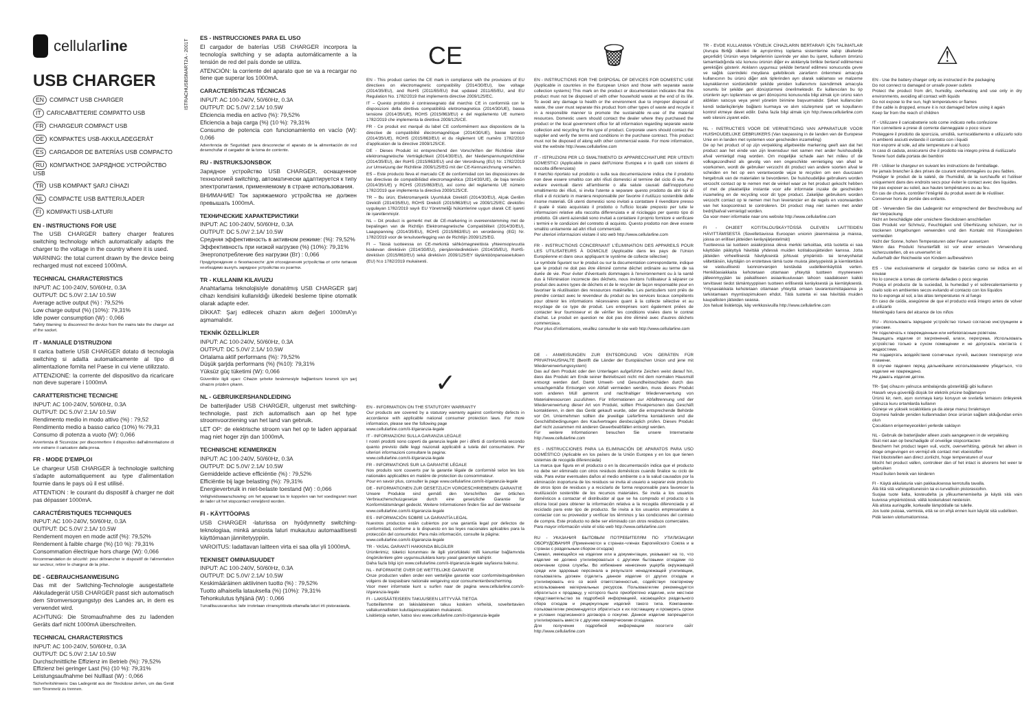cellularline
USB CHARGER
EN COMPACT USB CHARGER
IT CARICABATTERIE COMPATTO USB
FR CHARGEUR COMPACT USB
DE KOMPAKTES USB-AKKULADEGERÄT
ES CARGADOR DE BATERÍAS USB COMPACTO
RU КОМПАКТНОЕ ЗАРЯДНОЕ УСТРОЙСТВО USB
TR USB KOMPAKT ŞARJ CİHAZI
NL COMPACTE USB BATTERIJLADER
FI KOMPAKTI USB-LATURI
EN - INSTRUCTIONS FOR USE
The USB CHARGER battery charger features switching technology which automatically adapts the charger to the voltage in the country where it is used.
WARNING: the total current drawn by the device being recharged must not exceed 1000mA.
TECHNICAL CHARACTERISTICS
INPUT: AC 100-240V, 50/60Hz, 0.3A
OUTPUT: DC 5.0V/ 2.1A/ 10.5W
Average active output (%) : 79,52%
Low charge output (%) (10%): 79,31%
Idle power consumption (W) : 0,066
Safety Warning: to disconnect the device from the mains take the charger out of the socket.
IT - MANUALE D'ISTRUZIONI
Il carica batterie USB CHARGER dotato di tecnologia switching si adatta automaticamente al tipo di alimentazione fornita nel Paese in cui viene utilizzato.
ATTENZIONE: la corrente del dispositivo da ricaricare non deve superare i 1000mA
CARATTERISTICHE TECNICHE
INPUT: AC 100-240V, 50/60Hz, 0.3A
OUTPUT: DC 5.0V/ 2.1A/ 10.5W
Rendimento medio in modo attivo (%) : 79,52
Rendimento medio a basso carico (10%) %:79,31
Consumo di potenza a vuoto (W): 0,066
Avvertenza di Sicurezza: per disconnettere il dispositivo dall'alimentazione di rete estrarre il caricatore dalla presa.
FR - MODE D'EMPLOI
Le chargeur USB CHARGER à technologie switching s'adapte automatiquement au type d'alimentation fournie dans le pays où il est utilisé.
ATTENTION : le courant du dispositif à charger ne doit pas dépasser 1000mA.
CARACTÉRISTIQUES TECHNIQUES
INPUT: AC 100-240V, 50/60Hz, 0.3A
OUTPUT: DC 5.0V/ 2.1A/ 10.5W
Rendement moyen en mode actif (%): 79,52%
Rendement à faible charge (%) (10 %): 79,31%
Consommation électrique hors charge (W): 0,066
Recommandation de sécurité: pour débrancher le dispositif de l'alimentation sur secteur, retirer le chargeur de la prise.
DE - GEBRAUCHSANWEISUNG
Das mit der Switching-Technologie ausgestattete Akkuladegerät USB CHARGER passt sich automatisch dem Stromversorgungstyp des Landes an, in dem es verwendet wird.
ACHTUNG: Die Stromaufnahme des zu ladenden Geräts darf nicht 1000mA überschreiten.
TECHNICAL CHARACTERISTICS
INPUT: AC 100-240V, 50/60Hz, 0.3A
OUTPUT: DC 5.0V/ 2.1A/ 10.5W
Durchschnittliche Effizienz im Betrieb (%): 79,52%
Effizienz bei geringer Last (%) (10 %): 79,31%
Leistungsaufnahme bei Nulllast (W) : 0,066
Sicherheitshinweis: Das Ladegerät aus der Steckdose ziehen, um das Gerät vom Stromnetz zu trennen.
ISTRACHUSBSMART2A - 2001T
ES - INSTRUCCIONES PARA EL USO
El cargador de baterías USB CHARGER incorpora la tecnología switching y se adapta automáticamente a la tensión de red del país donde se utiliza.
ATENCIÓN: la corriente del aparato que se va a recargar no tiene que superar los 1000mA.
CARACTERÍSTICAS TÉCNICAS
INPUT: AC 100-240V, 50/60Hz, 0.3A
OUTPUT: DC 5.0V/ 2.1A/ 10.5W
Eficiencia media en activo (%): 79,52%
Eficiencia a baja carga (%) (10 %): 79,31%
Consumo de potencia con funcionamiento en vacío (W): 0,066
Advertencia de Seguridad: para desconectar el aparato de la alimentación de red desenchufar el cargador de la toma de corriente.
RU - INSTRUKSJONSBOK
Зарядное устройство USB CHARGER, оснащенное технологией switching, автоматически адаптируется к типу электропитания, применяемому в стране использования.
ВНИМАНИЕ! Ток заряжаемого устройства не должен превышать 1000mA.
ТЕХНИЧЕСКИЕ ХАРАКТЕРИСТИКИ
INPUT: AC 100-240V, 50/60Hz, 0.3A
OUTPUT: DC 5.0V/ 2.1A/ 10.5W
Средняя эффективность в активном режиме: (%): 79,52%
Эффективность при низкой нагрузке (%) (10%): 79,31%
Энергопотребление без нагрузки (Вт) : 0,066
Предупреждение о безопасности: для отсоединения устройства от сети питания необходимо вынуть зарядное устройство из розетки.
TR - KULLANIM KILAVUZU
Anahtarlama teknolojisiyle donatılmış USB CHARGER şarj cihazı kendisini kullanıldığı ülkedeki besleme tipine otomatik olarak adapte eder.
DİKKAT: Şarj edilecek cihazın akım değeri 1000mA'yı aşmamalıdır.
TEKNİK ÖZELLİKLER
INPUT: AC 100-240V, 50/60Hz, 0.3A
OUTPUT: DC 5.0V/ 2.1A/ 10.5W
Ortalama aktif performans (%): 79,52%
Düşük şarjda performans (%) (%10): 79,31%
Yüksüz güç tüketimi (W): 0,066
Güvenlikle ilgili uyarı: Cihazın şebeke beslemesiyle bağlantısını kesmek için şarj cihazını prizden çıkarın.
NL - GEBRUIKERSHANDLEIDING
De batterijlader USB CHARGER, uitgerust met switching-technologie, past zich automatisch aan op het type stroomvoorziening van het land van gebruik.
LET OP: de elektrische stroom van het op te laden apparaat mag niet hoger zijn dan 1000mA.
TECHNISCHE KENMERKEN
INPUT: AC 100-240V, 50/60Hz, 0.3A
OUTPUT: DC 5.0V/ 2.1A/ 10.5W
Gemiddelde actieve efficiëntie (%) : 79,52%
Efficiëntie bij lage belasting (%): 79,31%
Energieverbruik in niet-belaste toestand (W) : 0,066
Veiligheidswaarschuwing: om het apparaat los te koppelen van het voedingsnet moet de lader uit het stopcontact verwijderd worden.
FI - KÄYTTÖOPAS
USB CHARGER -laturissa on hyödynnetty switching-teknologiaa, minkä ansiosta laturi mukautuu automaattisesti käyttömaan jännitetyyppiin.
VAROITUS: ladattavan laitteen virta ei saa olla yli 1000mA.
TEKNISET OMINAISUUDET
INPUT: AC 100-240V, 50/60Hz, 0.3A
OUTPUT: DC 5.0V/ 2.1A/ 10.5W
Keskimääräinen aktiivinen tuotto (%) : 79,52%
Tuotto alhaisella latauksella (%) (10%): 79,31%
Tehonkulutus tyhjänä (W) : 0,066
Turvallisuusvaroitus: laite irrotetaan virransyötöstä ottamalla laturi irti pistorasiasta.
CE
EN - This product carries the CE mark in compliance with the provisions of EU directives on electromagnetic compatibility (2014/30/EU), low voltage (2014/35/EU), and RoHS (2011/65/EU) that updated 2011/65/EU, and EU Regulation No. 1782/2019 that implements directive 2009/125/EC.
IT – Questo prodotto è contrassegnato dal marchio CE in conformità con le disposizioni della direttiva compatibilità elettromagnetica (2014/30/UE), bassa tensione (2014/35/UE), ROHS (2015/863/EU) e del regolamento UE numero 1782/2019 che implementa la direttiva 2009/125/CE.
FR - Ce produit est marqué du label CE conformément aux dispositions de la directive de compatibilité électromagnétique (2014/30/UE), basse tension (2014/35/UE), ROHS (2015/863/EU) et du règlement UE numéro 1782/2019 d'application de la directive 2009/125/CE.
DE - Dieses Produkt ist entsprechend den Vorschriften der Richtlinie über elektromagnetische Verträglichkeit (2014/30/EU), der Niederspannungsrichtlinie (2014/35/EU), der RoHS (2015/863/EU) und der Verordnung (EU) Nr. 1782/2019 zur Umsetzung der Richtlinie 2009/125/EG mit der CE-Kennzeichnung versehen.
ES – Este producto lleva el marcado CE de conformidad con las disposiciones de las directivas de compatibilidad electromagnética (2014/30/UE), de baja tensión (2014/35/UE) y ROHS (2015/863/EU), así como del reglamento UE número 1782/2019 que implementa la directiva 2009/125/CE.
TR – Bu ürün; Elektromanyetik Uyumluluk Direktifi (2014/30/EU), Alçak Gerilim Direktifi (2014/35/EU), ROHS Direktifi (2015/863/EU) ve 2009/125/EC direktifini uygulayan 1782/2019 sayılı EU Yönetmeliği hükümlerine uygun olarak CE işareti ile işaretlenmiştir.
NL – Dit product is gemerkt met de CE-markering in overeenstemming met de bepalingen van de Richtlijn Elektromagnetische Compatibiliteit (2014/30/EU), Laagspanning (2014/35/EU), ROHS (2015/863/EU) en verordening (EG) Nr. 1782/2019 voor de tenuitvoerlegging van de Richtlijn 2009/125/EG.
FI – Tässä tuotteessa on CE-merkintä sähkömagneettista yhteensopivuutta koskevan direktiivin (2014/30/EU), pienjännitedirektiivin (2014/35/EU), RoHS-direktiivin (2015/863/EU) sekä direktiivin 2009/125/EY täytäntöönpanoasetuksen (EU) N:o 1782/2019 mukaisesti.
✓
EN - INFORMATION ON THE STATUTORY WARRANTY
Our products are covered by a statutory warranty against conformity defects in accordance with applicable national consumer protection laws. For more information, please see the following page
www.cellularline.com/it-it/garanzia-legale
IT - INFORMAZIONI SULLA GARANZIA LEGALE
I nostri prodotti sono coperti da garanzia legale per i difetti di conformità secondo quanto previsto dalle leggi nazionali applicabili a tutela del consumatore. Per ulteriori informazioni consultare la pagina:
www.cellularline.com/it-it/garanzia-legale
FR - INFORMATIONS SUR LA GARANTIE LÉGALE
Nos produits sont couverts par la garantie légale de conformité selon les lois nationales applicables en matière de protection du consommateur.
Pour en savoir plus, consulter la page www.cellularline.com/it-it/garanzia-legale
DE - INFORMATIONEN ZUR GESETZLICH VORGESCHRIEBENEN GARANTIE
Unsere Produkte sind gemäß den Vorschriften der örtlichen Verbraucherschutzgesetze durch eine gesetzliche Garantie für Konformitätsmängel gedeckt. Weitere Informationen finden Sie auf der Webseite
www.cellularline.com/it-it/garanzia-legale
ES - INFORMACIÓN SOBRE LA GARANTÍA LEGAL
Nuestros productos están cubiertos por una garantía legal por defectos de conformidad, conforme a lo dispuesto en las leyes nacionales aplicables para la protección del consumidor. Para más información, consulte la página:
www.cellularline.com/it-it/garanzia-legale
TR - YASAL GARANTİ HAKKINDA BİLGİLER
Ürünlerimiz; tüketici korunması ile ilgili yürürlükteki milli kanunlar bağlamında öngörülenlere göre uygunsuzluklara karşı yasal garantiye sahiptir.
Daha fazla bilgi için www.cellularline.com/it-it/garanzia-legale sayfasına bakınız.
NL - INFORMATIE OVER DE WETTELIJKE GARANTIE
Onze producten vallen onder een wettelijke garantie voor conformiteitsgebreken volgens de toepasbare nationale wetgeving voor consumentenbescherming.
Voor meer informatie kunt u surfen naar de pagina www.cellularline.com/it-it/garanzia-legale
FI - LAKISÄÄTEISEEN TAKUUSEEN LIITTYVÄÄ TIETOA
Tuotteillamme on lakisääteinen takuu koskien virheitä, soveltettavien valtakunnallisten kuluttajansuojalakien mukaisesti.
Lisätietoja varten, katso sivu www.cellularline.com/it-it/garanzia-legale
🗑
EN - INSTRUCTIONS FOR THE DISPOSAL OF DEVICES FOR DOMESTIC USE (Applicable in countries in the European Union and those with separate waste collection systems) This mark on the product or documentation indicates that this product must not be disposed of with other household waste at the end of its life. To avoid any damage to health or the environment due to improper disposal of waste, the user must separate this product from other types of waste and recycle it in a responsible manner to promote the sustainable re-use of the material resources. Domestic users should contact the dealer where they purchased the product or the local government office for all information regarding separate waste collection and recycling for this type of product. Corporate users should contact the supplier and verify the terms and conditions in the purchase contract. This product must not be disposed of along with other commercial waste. For more information, visit the website http://www.cellularline.com
IT - ISTRUZIONI PER LO SMALTIMENTO DI APPARECCHIATURE PER UTENTI DOMESTICI (Applicabile in paesi dell'Unione Europea e in quelli con sistemi di raccolta differenziata)
Il marchio riportato sul prodotto o sulla sua documentazione indica che il prodotto non deve essere smaltito con altri rifiuti domestici al termine del ciclo di vita. Per evitare eventuali danni all'ambiente o alla salute causati dall'inopportuno smaltimento dei rifiuti, si invita l'utente a separare questo prodotto da altri tipi di rifiuti e di riciclarlo in maniera responsabile per favorire il riutilizzo sostenibile delle risorse materiali. Gli utenti domestici sono invitati a contattare il rivenditore presso il quale è stato acquistato il prodotto o l'ufficio locale preposto per tutte le informazioni relative alla raccolta differenziata e al riciclaggio per questo tipo di prodotto. Gli utenti aziendali sono invitati a contattare il proprio fornitore e verificare i termini e le condizioni del contratto di acquisto. Questo prodotto non deve essere smaltito unitamente ad altri rifiuti commerciali.
Per ulteriori informazioni visitare il sito web http://www.cellularline.com
FR - INSTRUCTIONS CONCERNANT L'ÉLIMINATION DES APPAREILS POUR LES UTILISATEURS À DOMICILE (Applicable dans les pays de l'Union Européenne et dans ceux appliquant le système de collecte sélective)
Le symbole figurant sur le produit ou sur la documentation correspondante, indique que le produit ne doit pas être éliminé comme déchet ordinaire au terme de sa durée de vie. Pour éviter d'éventuels dommages à l'environnement ou à la santé dus à l'élimination incorrecte des déchets, nous invitons l'utilisateur à séparer ce produit des autres types de déchets et de le recycler de façon responsable pour en favoriser la réutilisation des ressources matérielles. Les particuliers sont priés de prendre contact avec le revendeur du produit ou les services locaux compétents pour obtenir les informations nécessaires quant à la collecte sélective et au recyclage de ce type de produit. Les entreprises sont également priées de contacter leur fournisseur et de vérifier les conditions visées dans le contrat d'achat. Le produit en question ne doit pas être éliminé avec d'autres déchets commerciaux.
Pour plus d'informations, veuillez consulter le site web http://www.cellularline.com
DE - ANWEISUNGEN ZUR ENTSORGUNG VON GERÄTEN FÜR PRIVATHAUSHALTE (Betrifft die Länder der Europäischen Union und jene mit Wiederverwertungssystem)
Das auf dem Produkt oder den Unterlagen aufgeführte Zeichen weist darauf hin, dass das Produkt am Ende seiner Betriebszeit nicht mit dem normalen Hausmüll entsorgt werden darf. Damit Umwelt- und Gesundheitsschäden durch das unsachgemäße Entsorgen von Abfall vermieden werden, muss dieses Produkt vom anderen Müll getrennt und nachhaltiger Wiederverwertung von Materialressourcen zuzuführen. Für Informationen zur Abfalltrennung und der Wiederverwertung dieser Art von Produkt, sollten Privatpersonen das Geschäft kontaktieren, in dem das Gerät gekauft wurde, oder die entsprechende Behörde vor Ort. Unternehmen sollten die jeweilige Lieferfirma kontaktieren und die Geschäftsbedingungen des Kaufvertrages diesbezüglich prüfen. Dieses Produkt darf nicht zusammen mit anderen Gewerbeabfällen entsorgt werden.
Für weitere Informationen besuchen Sie unsere Internetseite http://www.cellularline.com
ES - INSTRUCCIONES PARA LA ELIMINACIÓN DE APARATOS PARA USO DOMÉSTICO (Aplicable en los países de la Unión Europea y en los que tienen sistemas de recogida diferenciada)
La marca que figura en el producto o en la documentación indica que el producto no debe ser eliminado con otros residuos domésticos cuando finalice su ciclo de vida. Para evitar eventuales daños al medio ambiente o a la salud causados por la eliminación inoportuna de los residuos se invita al usuario a separar este producto de otros tipos de residuos y a reciclarlo de forma responsable para favorecer la reutilización sostenible de los recursos materiales. Se invita a los usuarios domésticos a contactar el distribuidor al que se ha comprado el producto o la oficina local para obtener la información relativa a la recogida diferenciada y al reciclado para este tipo de producto. Se invita a los usuarios empresariales a contactar con su proveedor y verificar los términos y las condiciones del contrato de compra. Este producto no debe ser eliminado con otros residuos comerciales.
Para mayor información visite el sitio web http://www.cellularline.com
RU - УКАЗАНИЯ БЫТОВЫМ ПОТРЕБИТЕЛЯМ ПО УТИЛИЗАЦИИ ОБОРУДОВАНИЯ (Применяются в странах-членах Европейского Союза и в странах с раздельным сбором отходов)
Символ, имеющийся на изделии или в документации, указывает на то, что изделие не должно утилизироваться с другими бытовыми отходами по окончании срока службы. Во избежание нанесения ущерба окружающей среде или здоровью персонала в результате ненадлежащей утилизации, пользователь должен отделить данное изделие от других отходов и утилизировать его со всей ответственностью, содействуя повторному использованию материальных ресурсов. Пользователям рекомендуется обратиться к продавцу, у которого было приобретено изделие, или местное представительство за подробной информацией, касающейся раздельного сбора отходов и рециркуляции изделий такого типа. Компаниям-пользователям рекомендуется обратиться к их поставщику и проверить сроки и условия подписанного договора о покупке. Данное изделие запрещается утилизировать вместе с другими коммерческими отходами.
Для получения подробной информации посетите сайт http://www.cellularline.com
TR - EVDE KULLANIMA YÖNELİK CİHAZLARIN BERTARAFI İÇİN TALİMATLAR (Avrupa Birliği ülkeleri ile ayrıştırılmış toplama sistemlerine sahip ülkelerde geçerlidir) Ürünün veya belgelerinin üzerinde yer alan bu işaret, kullanım ömrünü tamamladığında söz konusu ürünün diğer ev atıklarıyla birlikte bertaraf edilmemesi gerektiğini gösterir. Atıkların uygunsuz şekilde bertaraf edilmesi sonucunda çevre ve sağlık üzerindeki meydana gelebilecek zararların önlenmesi amacıyla kullanıcının bu ürünü diğer atık tiplerinden ayrı olarak saklaması ve malzeme kaynaklarının sürdürülebilir şekilde yeniden kullanımını özendirmek amacıyla sorumlu bir şekilde geri dönüştürmesi önerilmektedir. Ev kullanıcıları bu tip ürünlerin ayrı toplanması ve geri dönüşümü konusunda bilgi almak için ürünü satın aldıkları satıcıya veya yerel yönetim birimine başvurmalıdır. Şirket kullanıcıları kendi tedarikçileriyle bağlantı kurmaya ve alım sözleşmesi şart ve koşullarını kontrol etmeye davet edilir. Daha fazla bilgi almak için http://www.cellularline.com web sitesini ziyaret edin.
NL - INSTRUCTIES VOOR DE VERNIETIGING VAN APPARATUUR VOOR HUISHOUDELIJKE GEBRUIKERS (Van toepassing in de landen van de Europese Unie en in landen met systemen voor gescheiden inzameling)
De op het product of op zijn verpakking afgebeelde markering geeft aan dat het product aan het einde van zijn levensduur niet samen met ander huishoudelijk afval vernietigd mag worden. Om mogelijke schade aan het milieu of de volksgezondheid als gevolg van een ongeschikte vernietiging van afval te voorkomen, wordt de gebruiker verzocht dit product van andere soorten afval te scheiden en het op een verantwoorde wijze te recyclen om een duurzaam hergebruik van de materialen te bevorderen. De huishoudelijke gebruikers worden verzocht contact op te nemen met de winkel waar ze het product gekocht hebben of met de plaatselijke instantie voor alle informatie inzake de gescheiden inzameling en de recycling voor dit type product. Zakelijke gebruikers worden verzocht contact op te nemen met hun leverancier en de regels en voorwaarden van het koopcontract te controleren. Dit product mag niet samen met ander bedrijfsafval vernietigd worden.
Ga voor meer informatie naar ons website http://www.cellularline.com
FI - OHJEET KOTITALOUSKÄYTÖSSÄ OLEVIEN LAITTEIDEN HÄVITTÄMISESTÄ (Sovellettavissa Euroopan unionin jäsenmaissa ja maissa, joissa on erilliset jätteiden keräysjärjestelmät)
Tuotteessa tai tuotteen asiakirjoissa oleva merkki tarkoittaa, että tuotetta ei saa käyttöiän päätyttyä hävittää yhdessä muiden kotitalousjätteiden kanssa. Jotta jätteiden virheellisestä hävityksestä johtuvat ympäristö- tai terveyshaitat vältettäisiin, käyttäjän on erotettava tämä tuote muista jätetyypeistä ja kierrätettävä se vastuullisesti luonnonvarojen kestävää uudelleenkäyttöä varten. Henkilöasiakkaita kehotetaan ottamaan yhteyttä tuotteen myyneeseen jälleenmyyjään tai paikalliseen asiaankuuluvaan tahoon saadakseen kaikki tarvittavat tiedot tämäntyyppisen tuotteen erillisestä keräyksestä ja kierrätyksestä. Yritysasiakkaita kehotetaan ottamaan yhteyttä omaan tavarantoimittajaansa ja tarkistamaan myyntisopimuksen ehdot. Tätä tuotetta ei saa hävittää muiden kaupallisten jätteiden seassa.
Jos haluat lisätietoja, käy verkkosivuilla http://www.cellularline.com
⚠
EN - Use the battery charger only as instructed in the packaging
Do not connect to damaged or unsafe power outlets
Protect the product from dirt, humidity, overheating and use only in dry environments, avoiding all contact with liquids
Do not expose to the sun, high temperatures or flames
If the cable is dropped, ensure it is not damaged before using it again
Keep far from the reach of children
IT - Utilizzare il caricabatterie solo come indicato nella confezione
Non connettere a prese di corrente danneggiate o poco sicure
Proteggere il prodotto da sporcizia, umidità, surriscaldamento e utilizzarlo solo in ambienti asciutti evitando il contatto con i liquidi
Non esporre al sole, ad alte temperature o al fuoco
In caso di caduta, assicurarsi che il prodotto sia integro prima di riutilizzarlo
Tenere fuori dalla portata dei bambini
FR - Utiliser le chargeur en suivant les instructions de l'emballage.
Ne jamais brancher à des prises de courant endommagées ou peu fiables.
Protéger le produit de la saleté, de l'humidité, de la surchauffe et l'utiliser uniquement dans des endroits secs pour éviter le contact avec des liquides.
Ne pas exposer au soleil, aux hautes températures ou au feu.
En cas de chutes, contrôler l'intégrité du produit avant de le réutiliser.
Conserver hors de portée des enfants.
DE - Verwenden Sie das Ladegerät nur entsprechend der Beschreibung auf der Verpackung
Nicht an beschädigte oder unsichere Steckdosen anschließen
Das Produkt vor Schmutz, Feuchtigkeit und Überhitzung schützen, nur in trockenen Umgebungen verwenden und den Kontakt mit Flüssigkeiten vermeiden
Nicht der Sonne, hohen Temperaturen oder Feuer aussetzen
Wenn das Produkt hinunterfällt ist vor einer erneuten Verwendung sicherzustellen, ob es unversehrt ist
Außerhalb der Reichweite von Kindern aufbewahren
ES - Use exclusivamente el cargador de baterías como se indica en el envase
No lo conecte a tomas de corriente dañadas o poco seguras
Proteja el producto de la suciedad, la humedad y el sobrecalentamiento y úselo solo en ambientes secos evitando el contacto con los líquidos
No lo exponga al sol, a las altas temperaturas ni al fuego
En caso de caída, asegúrese de que el producto está íntegro antes de volver a utilizarlo
Manténgalo fuera del alcance de los niños
RU - Использовать зарядное устройство только согласно инструкциям в упаковке.
Не подключать к поврежденным или небезопасным розеткам.
Защищать изделие от загрязнений, влаги, перегрева. Использовать устройство только в сухом помещении и не допускать контакта с жидкостями.
Не подвергать воздействию солнечных лучей, высоких температур или пламени.
В случае падения перед дальнейшим использованием убедиться, что изделие не повреждено.
Не давать изделие детям.
TR- Şarj cihazını yalnızca ambalajında gösterildiği gibi kullanın
Hasarlı veya güvenliği düşük bir elektrik prizine bağlamayın
Ürünü kir, nem, aşırı ısınmaya karşı koruyun ve sıvılarla temasını önleyerek yalnızca kuru ortamlarda kullanın
Güneşe ve yüksek sıcaklıklara ya da ateşe maruz bırakmayın
Düşmesi halinde yeniden kullanmadan önce ürünün sağlam olduğundan emin olun
Çocukların erişemeyecekleri yerlerde saklayın
NL - Gebruik de batterijlader alleen zoals aangegeven in de verpakking
Sluit niet aan op beschadigde of onveilige stopcontacten
Bescherm het product tegen vuil, vocht, oververhitting, gebruik het alleen in droge omgevingen en vermijd elk contact met vloeistoffen
Niet blootstellen aan direct zonlicht, hoge temperaturen of vuur
Mocht het product vallen, controleer dan of het intact is alvorens het weer te gebruiken
Houd buiten bereik van kinderen
FI - Käytä akkulaturia vain pakkauksessa kerrotulla tavalla.
Älä liitä sitä vahingoittuneisiin tai ei-turvallisiin pistorasioihin.
Suojaa tuote lialta, kosteudelta ja ylikuumenemiselta ja käytä sitä vain kuivissa ympäristöissä: vältä kosketukset nesteisiin.
Älä altista auringolle, korkealle lämpötilalle tai tulelle.
Jos tuote putoaa, varmista, että se on ehjä ennen kuin käytät sitä uudelleen.
Pidä lasten ulottumattomissa.